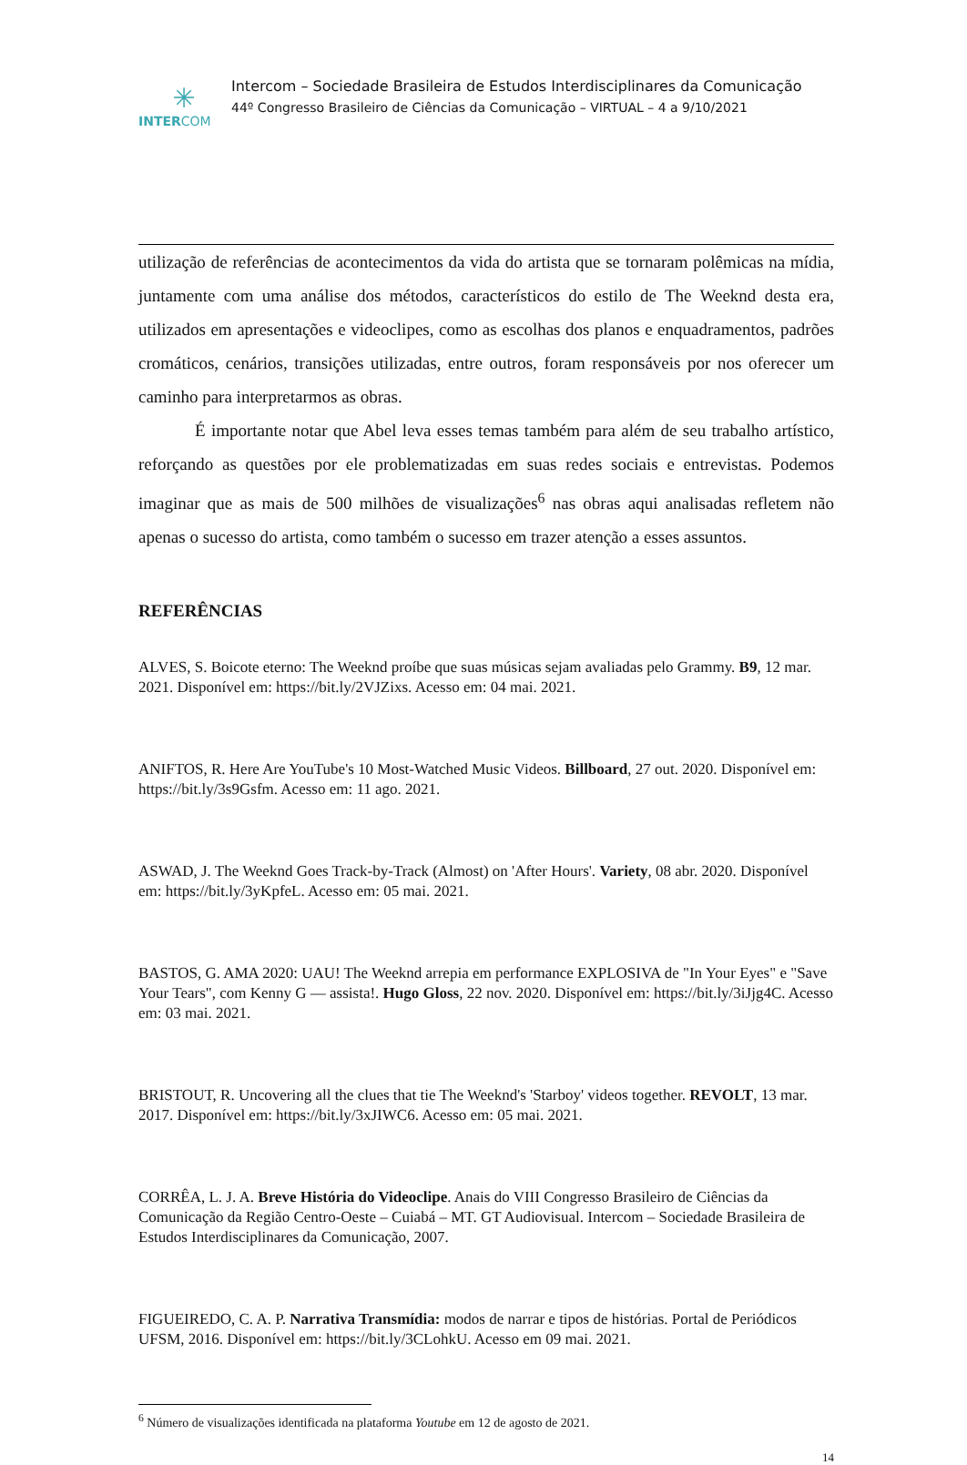✳
INTERCOM
Intercom – Sociedade Brasileira de Estudos Interdisciplinares da Comunicação
44º Congresso Brasileiro de Ciências da Comunicação – VIRTUAL – 4 a 9/10/2021
utilização de referências de acontecimentos da vida do artista que se tornaram polêmicas na mídia, juntamente com uma análise dos métodos, característicos do estilo de The Weeknd desta era, utilizados em apresentações e videoclipes, como as escolhas dos planos e enquadramentos, padrões cromáticos, cenários, transições utilizadas, entre outros, foram responsáveis por nos oferecer um caminho para interpretarmos as obras.
É importante notar que Abel leva esses temas também para além de seu trabalho artístico, reforçando as questões por ele problematizadas em suas redes sociais e entrevistas. Podemos imaginar que as mais de 500 milhões de visualizações<sup>6</sup> nas obras aqui analisadas refletem não apenas o sucesso do artista, como também o sucesso em trazer atenção a esses assuntos.
REFERÊNCIAS
ALVES, S. Boicote eterno: The Weeknd proíbe que suas músicas sejam avaliadas pelo Grammy. B9, 12 mar. 2021. Disponível em: https://bit.ly/2VJZixs. Acesso em: 04 mai. 2021.
ANIFTOS, R. Here Are YouTube's 10 Most-Watched Music Videos. Billboard, 27 out. 2020. Disponível em: https://bit.ly/3s9Gsfm. Acesso em: 11 ago. 2021.
ASWAD, J. The Weeknd Goes Track-by-Track (Almost) on 'After Hours'. Variety, 08 abr. 2020. Disponível em: https://bit.ly/3yKpfeL. Acesso em: 05 mai. 2021.
BASTOS, G. AMA 2020: UAU! The Weeknd arrepia em performance EXPLOSIVA de "In Your Eyes" e "Save Your Tears", com Kenny G — assista!. Hugo Gloss, 22 nov. 2020. Disponível em: https://bit.ly/3iJjg4C. Acesso em: 03 mai. 2021.
BRISTOUT, R. Uncovering all the clues that tie The Weeknd's 'Starboy' videos together. REVOLT, 13 mar. 2017. Disponível em: https://bit.ly/3xJIWC6. Acesso em: 05 mai. 2021.
CORRÊA, L. J. A. Breve História do Videoclipe. Anais do VIII Congresso Brasileiro de Ciências da Comunicação da Região Centro-Oeste – Cuiabá – MT. GT Audiovisual. Intercom – Sociedade Brasileira de Estudos Interdisciplinares da Comunicação, 2007.
FIGUEIREDO, C. A. P. Narrativa Transmídia: modos de narrar e tipos de histórias. Portal de Periódicos UFSM, 2016. Disponível em: https://bit.ly/3CLohkU. Acesso em 09 mai. 2021.
<sup>6</sup> Número de visualizações identificada na plataforma Youtube em 12 de agosto de 2021.
14